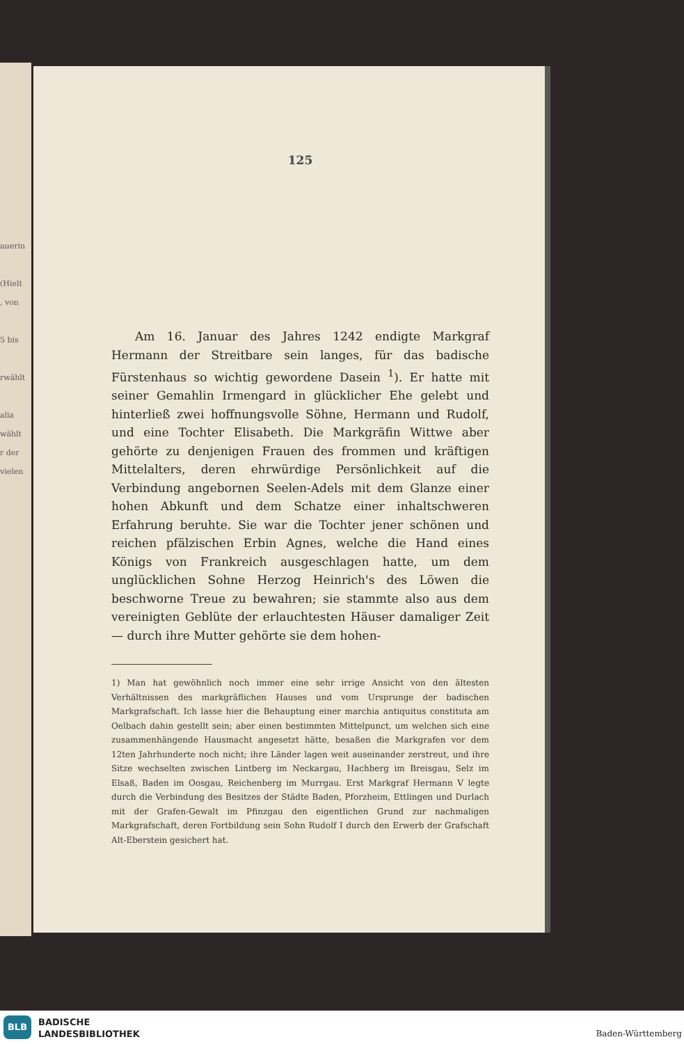auerin
(Hielt
, von
5 bis
rwählt
alia
wählt
r der
vielen
125
Am 16. Januar des Jahres 1242 endigte Markgraf Hermann der Streitbare sein langes, für das badische Fürstenhaus so wichtig gewordene Dasein <sup>1</sup>). Er hatte mit seiner Gemahlin Irmengard in glücklicher Ehe gelebt und hinterließ zwei hoffnungsvolle Söhne, Hermann und Rudolf, und eine Tochter Elisabeth. Die Markgräfin Wittwe aber gehörte zu denjenigen Frauen des frommen und kräftigen Mittelalters, deren ehrwürdige Persönlichkeit auf die Verbindung angebornen Seelen-Adels mit dem Glanze einer hohen Abkunft und dem Schatze einer inhaltschweren Erfahrung beruhte. Sie war die Tochter jener schönen und reichen pfälzischen Erbin Agnes, welche die Hand eines Königs von Frankreich ausgeschlagen hatte, um dem unglücklichen Sohne Herzog Heinrich's des Löwen die beschworne Treue zu bewahren; sie stammte also aus dem vereinigten Geblüte der erlauchtesten Häuser damaliger Zeit — durch ihre Mutter gehörte sie dem hohen-
1) Man hat gewöhnlich noch immer eine sehr irrige Ansicht von den ältesten Verhältnissen des markgräflichen Hauses und vom Ursprunge der badischen Markgrafschaft. Ich lasse hier die Behauptung einer marchia antiquitus constituta am Oelbach dahin gestellt sein; aber einen bestimmten Mittelpunct, um welchen sich eine zusammenhängende Hausmacht angesetzt hätte, besaßen die Markgrafen vor dem 12ten Jahrhunderte noch nicht; ihre Länder lagen weit auseinander zerstreut, und ihre Sitze wechselten zwischen Lintberg im Neckargau, Hachberg im Breisgau, Selz im Elsaß, Baden im Oosgau, Reichenberg im Murrgau. Erst Markgraf Hermann V legte durch die Verbindung des Besitzes der Städte Baden, Pforzheim, Ettlingen und Durlach mit der Grafen-Gewalt im Pfinzgau den eigentlichen Grund zur nachmaligen Markgrafschaft, deren Fortbildung sein Sohn Rudolf I durch den Erwerb der Grafschaft Alt-Eberstein gesichert hat.
BLB
BADISCHE
LANDESBIBLIOTHEK
Baden-Württemberg